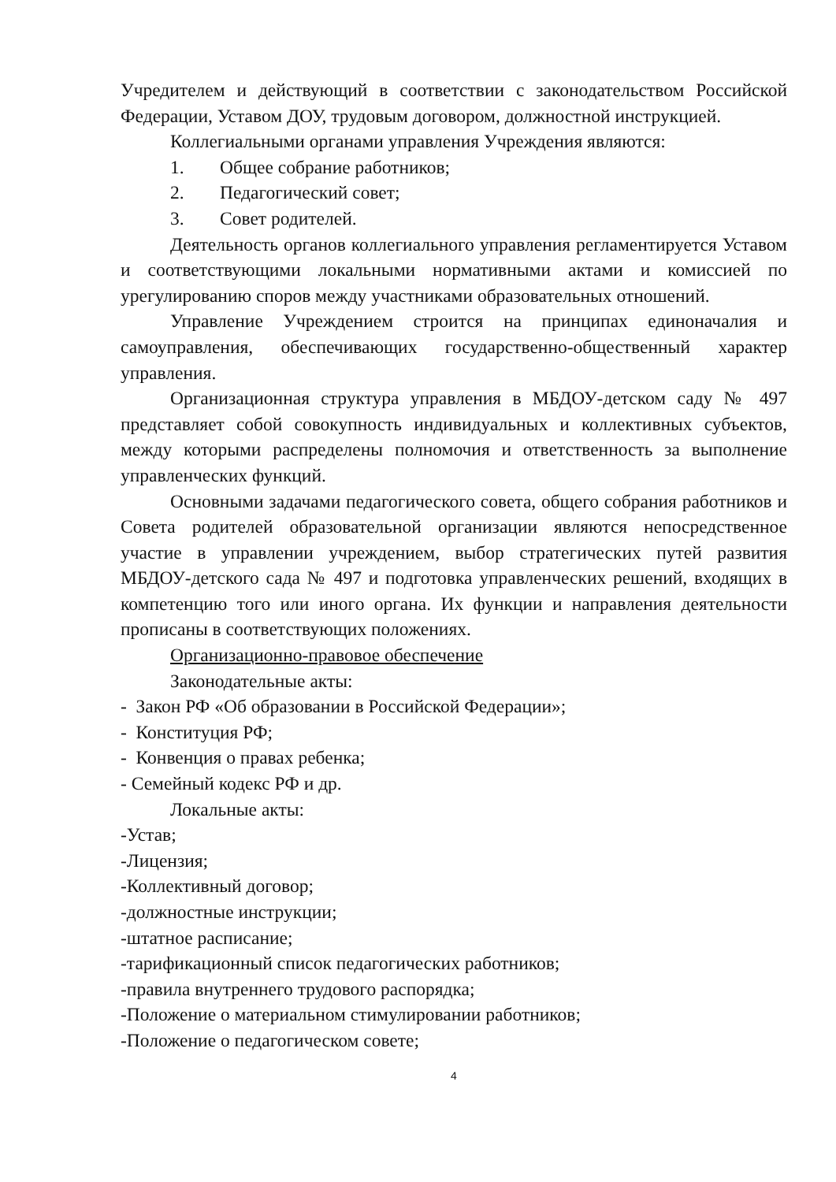Учредителем и действующий в соответствии с законодательством Российской Федерации, Уставом ДОУ, трудовым договором, должностной инструкцией.
Коллегиальными органами управления Учреждения являются:
1. Общее собрание работников;
2. Педагогический совет;
3. Совет родителей.
Деятельность органов коллегиального управления регламентируется Уставом и соответствующими локальными нормативными актами и комиссией по урегулированию споров между участниками образовательных отношений.
Управление Учреждением строится на принципах единоначалия и самоуправления, обеспечивающих государственно-общественный характер управления.
Организационная структура управления в МБДОУ-детском саду № 497 представляет собой совокупность индивидуальных и коллективных субъектов, между которыми распределены полномочия и ответственность за выполнение управленческих функций.
Основными задачами педагогического совета, общего собрания работников и Совета родителей образовательной организации являются непосредственное участие в управлении учреждением, выбор стратегических путей развития МБДОУ-детского сада № 497 и подготовка управленческих решений, входящих в компетенцию того или иного органа. Их функции и направления деятельности прописаны в соответствующих положениях.
Организационно-правовое обеспечение
Законодательные акты:
- Закон РФ «Об образовании в Российской Федерации»;
- Конституция РФ;
- Конвенция о правах ребенка;
- Семейный кодекс РФ и др.
Локальные акты:
-Устав;
-Лицензия;
-Коллективный договор;
-должностные инструкции;
-штатное расписание;
-тарификационный список педагогических работников;
-правила внутреннего трудового распорядка;
-Положение о материальном стимулировании работников;
-Положение о педагогическом совете;
4